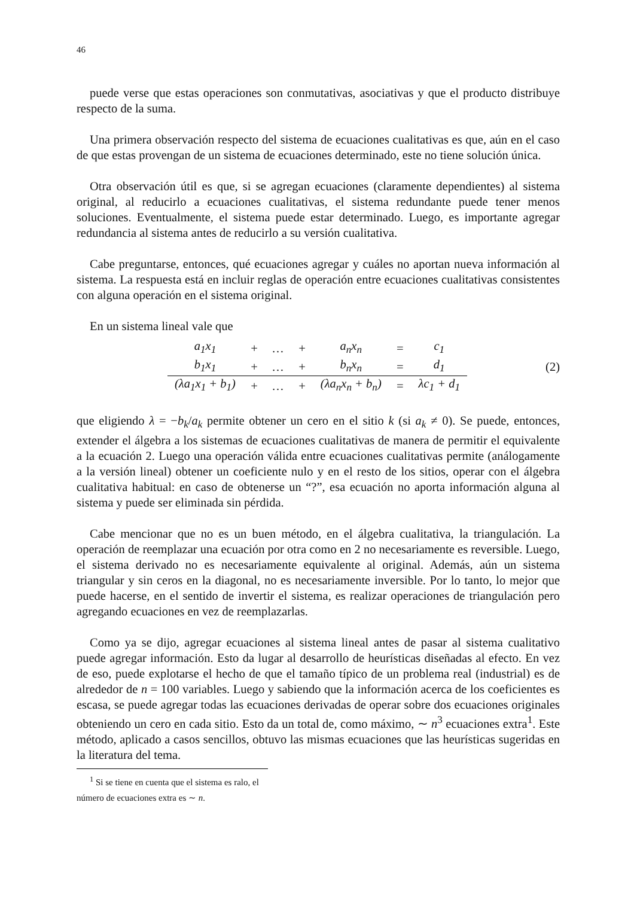46
puede verse que estas operaciones son conmutativas, asociativas y que el producto distribuye respecto de la suma.
Una primera observación respecto del sistema de ecuaciones cualitativas es que, aún en el caso de que estas provengan de un sistema de ecuaciones determinado, este no tiene solución única.
Otra observación útil es que, si se agregan ecuaciones (claramente dependientes) al sistema original, al reducirlo a ecuaciones cualitativas, el sistema redundante puede tener menos soluciones. Eventualmente, el sistema puede estar determinado. Luego, es importante agregar redundancia al sistema antes de reducirlo a su versión cualitativa.
Cabe preguntarse, entonces, qué ecuaciones agregar y cuáles no aportan nueva información al sistema. La respuesta está en incluir reglas de operación entre ecuaciones cualitativas consistentes con alguna operación en el sistema original.
En un sistema lineal vale que
| a<sub>1</sub>x<sub>1</sub> | + | … | + | a<sub>n</sub>x<sub>n</sub> | = | c<sub>1</sub> |
| b<sub>1</sub>x<sub>1</sub> | + | … | + | b<sub>n</sub>x<sub>n</sub> | = | d<sub>1</sub> |
| (λa<sub>1</sub>x<sub>1</sub> + b<sub>1</sub>) | + | … | + | (λa<sub>n</sub>x<sub>n</sub> + b<sub>n</sub>) | = | λc<sub>1</sub> + d<sub>1</sub> |
(2)
que eligiendo λ = −b<sub>k</sub>/a<sub>k</sub> permite obtener un cero en el sitio k (si a<sub>k</sub> ≠ 0). Se puede, entonces, extender el álgebra a los sistemas de ecuaciones cualitativas de manera de permitir el equivalente a la ecuación 2. Luego una operación válida entre ecuaciones cualitativas permite (análogamente a la versión lineal) obtener un coeficiente nulo y en el resto de los sitios, operar con el álgebra cualitativa habitual: en caso de obtenerse un “?”, esa ecuación no aporta información alguna al sistema y puede ser eliminada sin pérdida.
Cabe mencionar que no es un buen método, en el álgebra cualitativa, la triangulación. La operación de reemplazar una ecuación por otra como en 2 no necesariamente es reversible. Luego, el sistema derivado no es necesariamente equivalente al original. Además, aún un sistema triangular y sin ceros en la diagonal, no es necesariamente inversible. Por lo tanto, lo mejor que puede hacerse, en el sentido de invertir el sistema, es realizar operaciones de triangulación pero agregando ecuaciones en vez de reemplazarlas.
Como ya se dijo, agregar ecuaciones al sistema lineal antes de pasar al sistema cualitativo puede agregar información. Esto da lugar al desarrollo de heurísticas diseñadas al efecto. En vez de eso, puede explotarse el hecho de que el tamaño típico de un problema real (industrial) es de alrededor de n = 100 variables. Luego y sabiendo que la información acerca de los coeficientes es escasa, se puede agregar todas las ecuaciones derivadas de operar sobre dos ecuaciones originales obteniendo un cero en cada sitio. Esto da un total de, como máximo, ∼ n<sup>3</sup> ecuaciones extra<sup>1</sup>. Este método, aplicado a casos sencillos, obtuvo las mismas ecuaciones que las heurísticas sugeridas en la literatura del tema.
<sup>1</sup> Si se tiene en cuenta que el sistema es ralo, el número de ecuaciones extra es ∼ n.